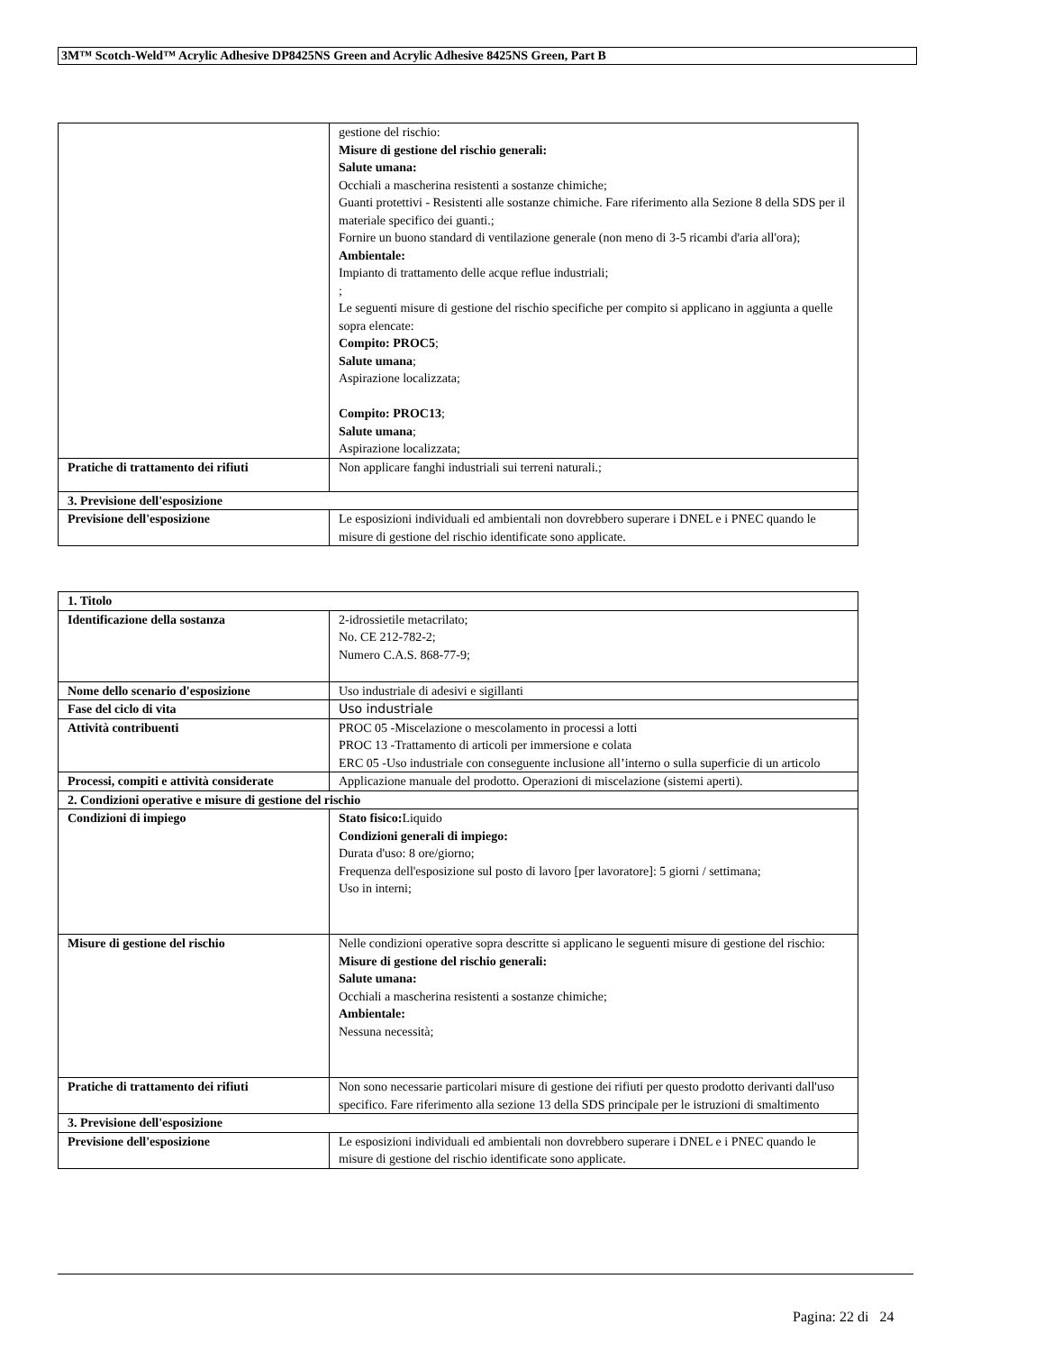3M™ Scotch-Weld™ Acrylic Adhesive DP8425NS Green and Acrylic Adhesive 8425NS Green, Part B
| | gestione del rischio: Misure di gestione del rischio generali: Salute umana: Occhiali a mascherina resistenti a sostanze chimiche; Guanti protettivi - Resistenti alle sostanze chimiche. Fare riferimento alla Sezione 8 della SDS per il materiale specifico dei guanti.; Fornire un buono standard di ventilazione generale (non meno di 3-5 ricambi d'aria all'ora); Ambientale: Impianto di trattamento delle acque reflue industriali; ; Le seguenti misure di gestione del rischio specifiche per compito si applicano in aggiunta a quelle sopra elencate: Compito: PROC5 ; Salute umana ; Aspirazione localizzata; Compito: PROC13 ; Salute umana ; Aspirazione localizzata; |
| Pratiche di trattamento dei rifiuti | Non applicare fanghi industriali sui terreni naturali.; |
| 3. Previsione dell'esposizione | |
| Previsione dell'esposizione | Le esposizioni individuali ed ambientali non dovrebbero superare i DNEL e i PNEC quando le misure di gestione del rischio identificate sono applicate. |
| 1. Titolo | |
| Identificazione della sostanza | 2-idrossietile metacrilato; No. CE 212-782-2; Numero C.A.S. 868-77-9; |
| Nome dello scenario d'esposizione | Uso industriale di adesivi e sigillanti |
| Fase del ciclo di vita | Uso industriale |
| Attività contribuenti | PROC 05 -Miscelazione o mescolamento in processi a lotti PROC 13 -Trattamento di articoli per immersione e colata ERC 05 -Uso industriale con conseguente inclusione all’interno o sulla superficie di un articolo |
| Processi, compiti e attività considerate | Applicazione manuale del prodotto. Operazioni di miscelazione (sistemi aperti). |
| 2. Condizioni operative e misure di gestione del rischio | |
| Condizioni di impiego | Stato fisico: Liquido Condizioni generali di impiego: Durata d'uso: 8 ore/giorno; Frequenza dell'esposizione sul posto di lavoro [per lavoratore]: 5 giorni / settimana; Uso in interni; |
| Misure di gestione del rischio | Nelle condizioni operative sopra descritte si applicano le seguenti misure di gestione del rischio: Misure di gestione del rischio generali: Salute umana: Occhiali a mascherina resistenti a sostanze chimiche; Ambientale: Nessuna necessità; |
| Pratiche di trattamento dei rifiuti | Non sono necessarie particolari misure di gestione dei rifiuti per questo prodotto derivanti dall'uso specifico. Fare riferimento alla sezione 13 della SDS principale per le istruzioni di smaltimento |
| 3. Previsione dell'esposizione | |
| Previsione dell'esposizione | Le esposizioni individuali ed ambientali non dovrebbero superare i DNEL e i PNEC quando le misure di gestione del rischio identificate sono applicate. |
Pagina: 22 di 24